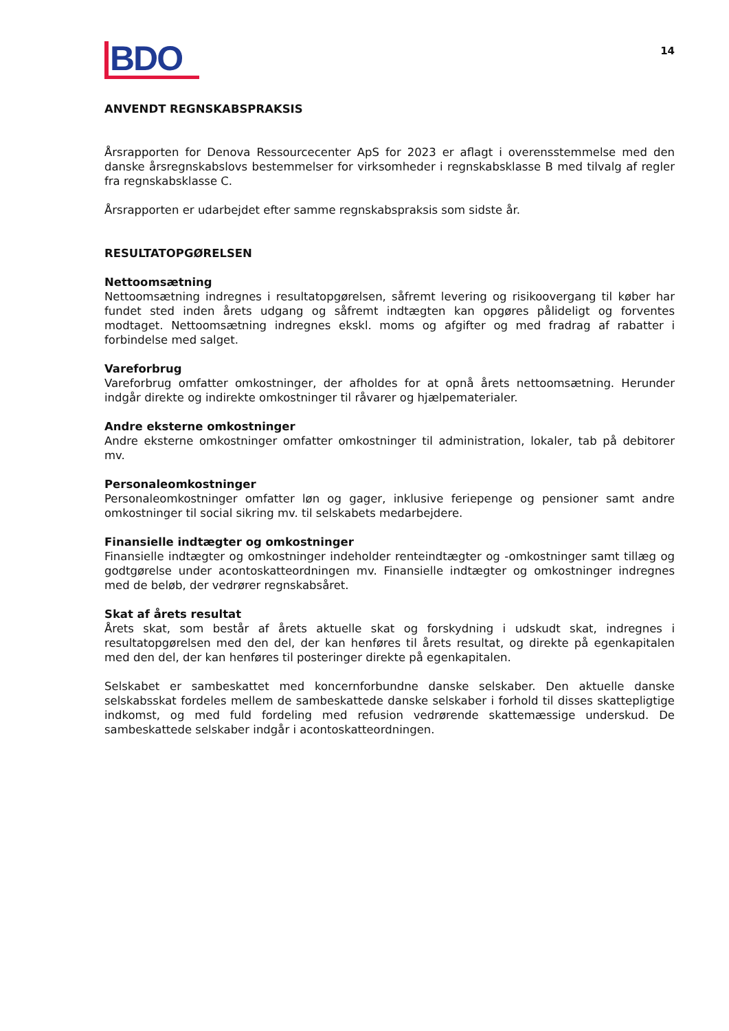BDO
14
ANVENDT REGNSKABSPRAKSIS
Årsrapporten for Denova Ressourcecenter ApS for 2023 er aflagt i overensstemmelse med den danske årsregnskabslovs bestemmelser for virksomheder i regnskabsklasse B med tilvalg af regler fra regnskabsklasse C.
Årsrapporten er udarbejdet efter samme regnskabspraksis som sidste år.
RESULTATOPGØRELSEN
Nettoomsætning
Nettoomsætning indregnes i resultatopgørelsen, såfremt levering og risikoovergang til køber har fundet sted inden årets udgang og såfremt indtægten kan opgøres pålideligt og forventes modtaget. Nettoomsætning indregnes ekskl. moms og afgifter og med fradrag af rabatter i forbindelse med salget.
Vareforbrug
Vareforbrug omfatter omkostninger, der afholdes for at opnå årets nettoomsætning. Herunder indgår direkte og indirekte omkostninger til råvarer og hjælpematerialer.
Andre eksterne omkostninger
Andre eksterne omkostninger omfatter omkostninger til administration, lokaler, tab på debitorer mv.
Personaleomkostninger
Personaleomkostninger omfatter løn og gager, inklusive feriepenge og pensioner samt andre omkostninger til social sikring mv. til selskabets medarbejdere.
Finansielle indtægter og omkostninger
Finansielle indtægter og omkostninger indeholder renteindtægter og -omkostninger samt tillæg og godtgørelse under acontoskatteordningen mv. Finansielle indtægter og omkostninger indregnes med de beløb, der vedrører regnskabsåret.
Skat af årets resultat
Årets skat, som består af årets aktuelle skat og forskydning i udskudt skat, indregnes i resultatopgørelsen med den del, der kan henføres til årets resultat, og direkte på egenkapitalen med den del, der kan henføres til posteringer direkte på egenkapitalen.
Selskabet er sambeskattet med koncernforbundne danske selskaber. Den aktuelle danske selskabsskat fordeles mellem de sambeskattede danske selskaber i forhold til disses skattepligtige indkomst, og med fuld fordeling med refusion vedrørende skattemæssige underskud. De sambeskattede selskaber indgår i acontoskatteordningen.